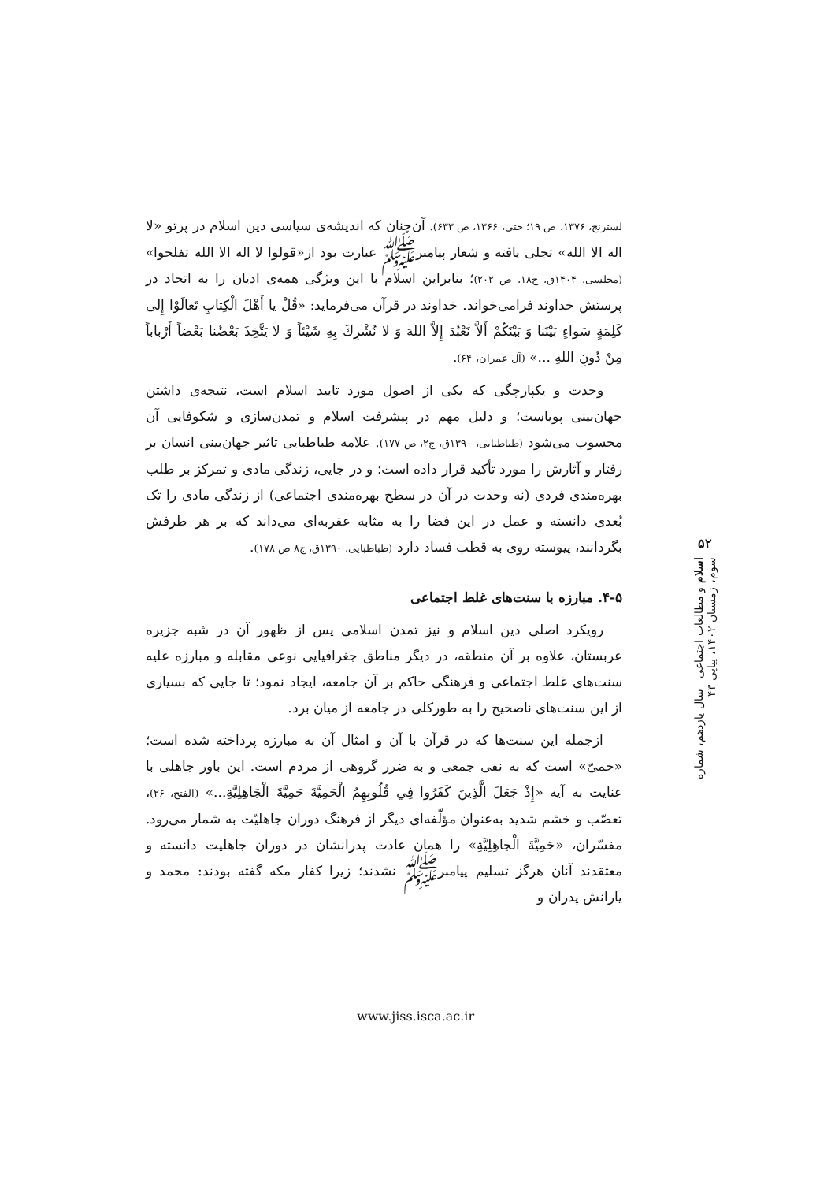لسترنج، ۱۳۷۶، ص ۱۹؛ حتی، ۱۳۶۶، ص ۶۳۳). آن‌چنان که اندیشه‌ی سیاسی دین اسلام در پرتو «لا اله الا الله» تجلی یافته و شعار پیامبرﷺ عبارت بود از«قولوا لا اله الا الله تفلحوا» (مجلسی، ۱۴۰۴ق، ج۱۸، ص ۲۰۲)؛ بنابراین اسلام با این ویژگی همه‌ی ادیان را به اتحاد در پرستش خداوند فرامی‌خواند. خداوند در قرآن می‌فرماید: «قُلْ يا أَهْلَ الْكِتابِ تَعالَوْا إِلى كَلِمَةٍ سَواءٍ بَيْنَنا وَ بَيْنَكُمْ أَلاَّ نَعْبُدَ إِلاَّ اللهَ وَ لا نُشْرِكَ بِهِ شَيْئاً وَ لا يَتَّخِذَ بَعْضُنا بَعْضاً أَرْباباً مِنْ دُونِ اللهِ ...» (آل عمران، ۶۴).
وحدت و یکپارچگی که یکی از اصول مورد تایید اسلام است، نتیجه‌ی داشتن جهان‌بینی پویاست؛ و دلیل مهم در پیشرفت اسلام و تمدن‌سازی و شکوفایی آن محسوب می‌شود (طباطبایی، ۱۳۹۰ق، ج۲، ص ۱۷۷). علامه طباطبایی تاثیر جهان‌بینی انسان بر رفتار و آثارش را مورد تأکید قرار داده است؛ و در جایی، زندگی مادی و تمرکز بر طلب بهره‌مندی فردی (نه وحدت در آن در سطح بهره‌مندی اجتماعی) از زندگی مادی را تک بُعدی دانسته و عمل در این فضا را به مثابه عقربه‌ای می‌داند که بر هر طرفش بگردانند، پیوسته روی به قطب فساد دارد (طباطبایی، ۱۳۹۰ق، ج۸ ص ۱۷۸).
۴-۵. مبارزه با سنت‌های غلط اجتماعی
رویکرد اصلی دین اسلام و نیز تمدن اسلامی پس از ظهور آن در شبه جزیره عربستان، علاوه بر آن منطقه، در دیگر مناطق جغرافیایی نوعی مقابله و مبارزه علیه سنت‌های غلط اجتماعی و فرهنگی حاکم بر آن جامعه، ایجاد نمود؛ تا جایی که بسیاری از این سنت‌های ناصحیح را به طورکلی در جامعه از میان برد.
ازجمله این سنت‌ها که در قرآن با آن و امثال آن به مبارزه پرداخته شده است؛ «حمیّ» است که به نفی جمعی و به ضرر گروهی از مردم است. این باور جاهلی با عنایت به آیه «إِذْ جَعَلَ الَّذِينَ كَفَرُوا فِي قُلُوبِهِمُ الْحَمِيَّةَ حَمِيَّةَ الْجَاهِلِيَّةِ...» (الفتح، ۲۶)، تعصّب و خشم شدید به‌عنوان مؤلّفه‌ای دیگر از فرهنگ دوران جاهلیّت به شمار می‌رود. مفسّران، «حَمِيَّةَ الْجاهِلِيَّةِ» را همان عادت پدرانشان در دوران جاهلیت دانسته و معتقدند آنان هرگز تسلیم پیامبرﷺ نشدند؛ زیرا کفار مکه گفته بودند: محمد و یارانش پدران و
۵۲
اسلام و مطالعات اجتماعی سال یازدهم، شماره سوم، زمستان ۱۴۰۲، پیاپی ۴۳
www.jiss.isca.ac.ir